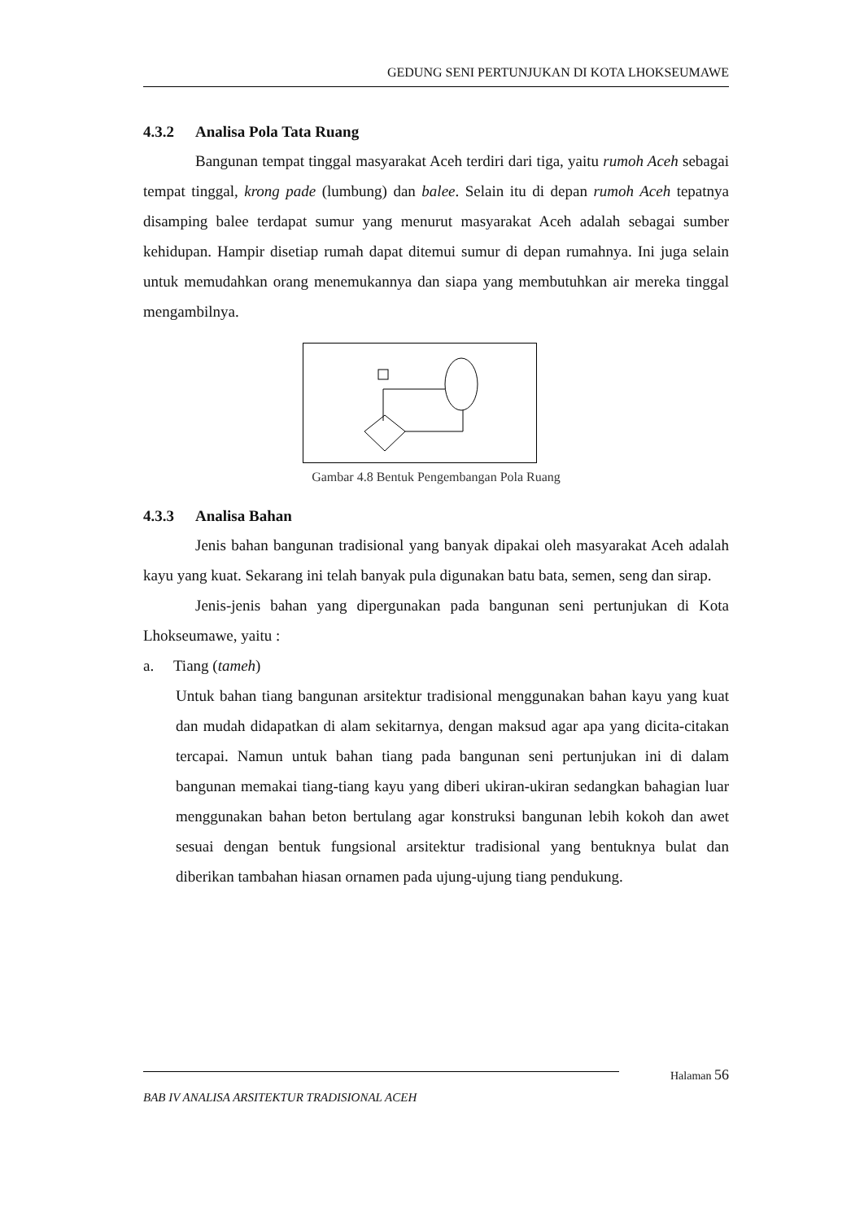GEDUNG SENI PERTUNJUKAN DI KOTA LHOKSEUMAWE
4.3.2 Analisa Pola Tata Ruang
Bangunan tempat tinggal masyarakat Aceh terdiri dari tiga, yaitu rumoh Aceh sebagai tempat tinggal, krong pade (lumbung) dan balee. Selain itu di depan rumoh Aceh tepatnya disamping balee terdapat sumur yang menurut masyarakat Aceh adalah sebagai sumber kehidupan. Hampir disetiap rumah dapat ditemui sumur di depan rumahnya. Ini juga selain untuk memudahkan orang menemukannya dan siapa yang membutuhkan air mereka tinggal mengambilnya.
Gambar 4.8 Bentuk Pengembangan Pola Ruang
4.3.3 Analisa Bahan
Jenis bahan bangunan tradisional yang banyak dipakai oleh masyarakat Aceh adalah kayu yang kuat. Sekarang ini telah banyak pula digunakan batu bata, semen, seng dan sirap.
Jenis-jenis bahan yang dipergunakan pada bangunan seni pertunjukan di Kota Lhokseumawe, yaitu :
a. Tiang (tameh)
Untuk bahan tiang bangunan arsitektur tradisional menggunakan bahan kayu yang kuat dan mudah didapatkan di alam sekitarnya, dengan maksud agar apa yang dicita-citakan tercapai. Namun untuk bahan tiang pada bangunan seni pertunjukan ini di dalam bangunan memakai tiang-tiang kayu yang diberi ukiran-ukiran sedangkan bahagian luar menggunakan bahan beton bertulang agar konstruksi bangunan lebih kokoh dan awet sesuai dengan bentuk fungsional arsitektur tradisional yang bentuknya bulat dan diberikan tambahan hiasan ornamen pada ujung-ujung tiang pendukung.
Halaman 56
BAB IV ANALISA ARSITEKTUR TRADISIONAL ACEH